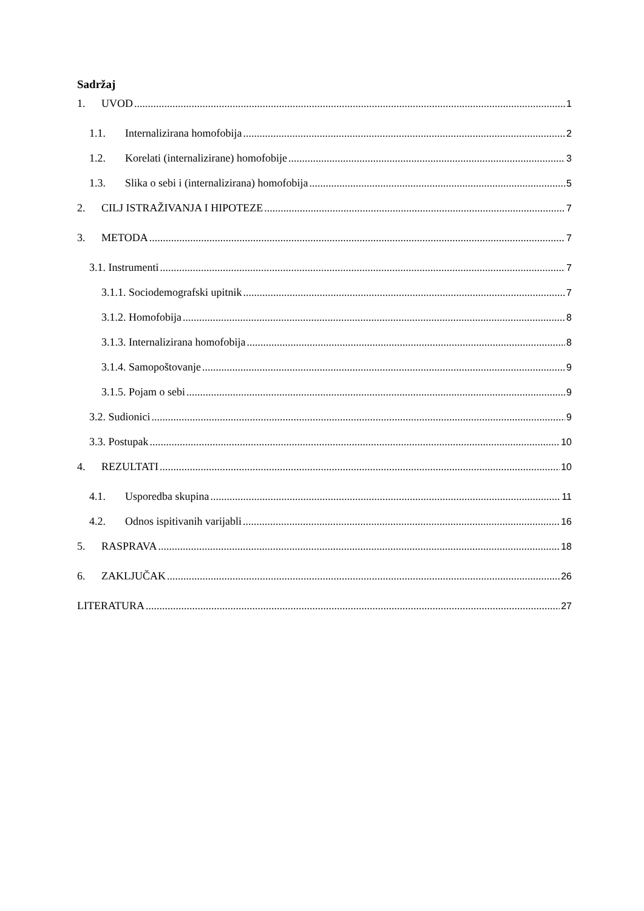Sadržaj
1. UVOD 1
1.1. Internalizirana homofobija 2
1.2. Korelati (internalizirane) homofobije 3
1.3. Slika o sebi i (internalizirana) homofobija 5
2. CILJ ISTRAŽIVANJA I HIPOTEZE 7
3. METODA 7
3.1. Instrumenti 7
3.1.1. Sociodemografski upitnik 7
3.1.2. Homofobija 8
3.1.3. Internalizirana homofobija 8
3.1.4. Samopoštovanje 9
3.1.5. Pojam o sebi 9
3.2. Sudionici 9
3.3. Postupak 10
4. REZULTATI 10
4.1. Usporedba skupina 11
4.2. Odnos ispitivanih varijabli 16
5. RASPRAVA 18
6. ZAKLJUČAK 26
LITERATURA 27